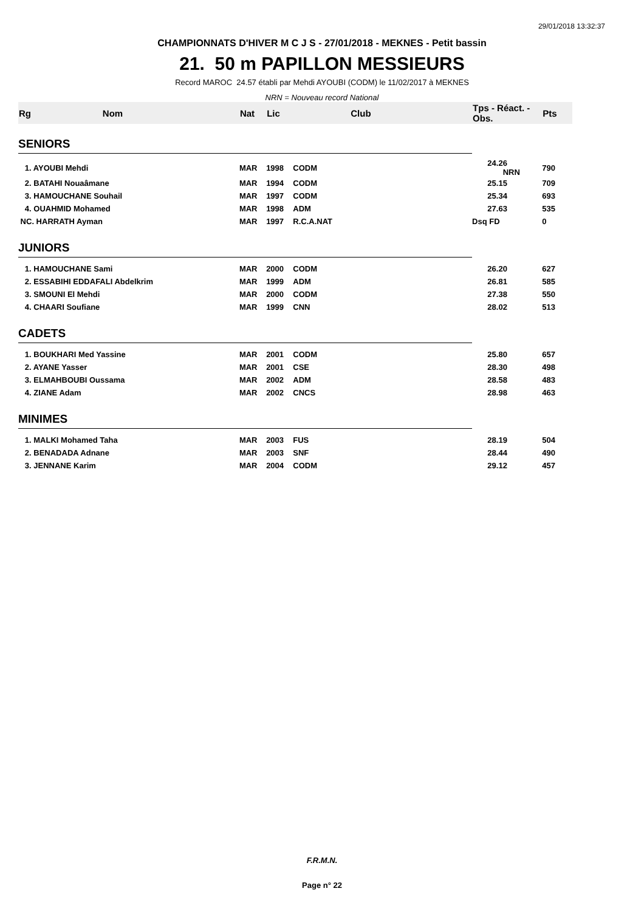29/01/2018 13:32:37
CHAMPIONNATS D'HIVER M C J S - 27/01/2018 - MEKNES - Petit bassin
21. 50 m PAPILLON MESSIEURS
Record MAROC 24.57 établi par Mehdi AYOUBI (CODM) le 11/02/2017 à MEKNES
NRN = Nouveau record National
| Rg | Nom | Nat | Lic | Club | Tps - Réact. - Obs. | Pts | |
| --- | --- | --- | --- | --- | --- | --- | --- |
| SENIORS | | | | | | | |
| 1. AYOUBI Mehdi | | MAR | 1998 | CODM | 24.26 NRN | 790 | |
| 2. BATAHI Nouaâmane | | MAR | 1994 | CODM | 25.15 | 709 | |
| 3. HAMOUCHANE Souhail | | MAR | 1997 | CODM | 25.34 | 693 | |
| 4. OUAHMID Mohamed | | MAR | 1998 | ADM | 27.63 | 535 | |
| NC. HARRATH Ayman | | MAR | 1997 | R.C.A.NAT | Dsq FD | 0 | |
| JUNIORS | | | | | | | |
| 1. HAMOUCHANE Sami | | MAR | 2000 | CODM | 26.20 | 627 | |
| 2. ESSABIHI EDDAFALI Abdelkrim | | MAR | 1999 | ADM | 26.81 | 585 | |
| 3. SMOUNI El Mehdi | | MAR | 2000 | CODM | 27.38 | 550 | |
| 4. CHAARI Soufiane | | MAR | 1999 | CNN | 28.02 | 513 | |
| CADETS | | | | | | | |
| 1. BOUKHARI Med Yassine | | MAR | 2001 | CODM | 25.80 | 657 | |
| 2. AYANE Yasser | | MAR | 2001 | CSE | 28.30 | 498 | |
| 3. ELMAHBOUBI Oussama | | MAR | 2002 | ADM | 28.58 | 483 | |
| 4. ZIANE Adam | | MAR | 2002 | CNCS | 28.98 | 463 | |
| MINIMES | | | | | | | |
| 1. MALKI Mohamed Taha | | MAR | 2003 | FUS | 28.19 | 504 | |
| 2. BENADADA Adnane | | MAR | 2003 | SNF | 28.44 | 490 | |
| 3. JENNANE Karim | | MAR | 2004 | CODM | 29.12 | 457 | |
F.R.M.N.
Page n° 22